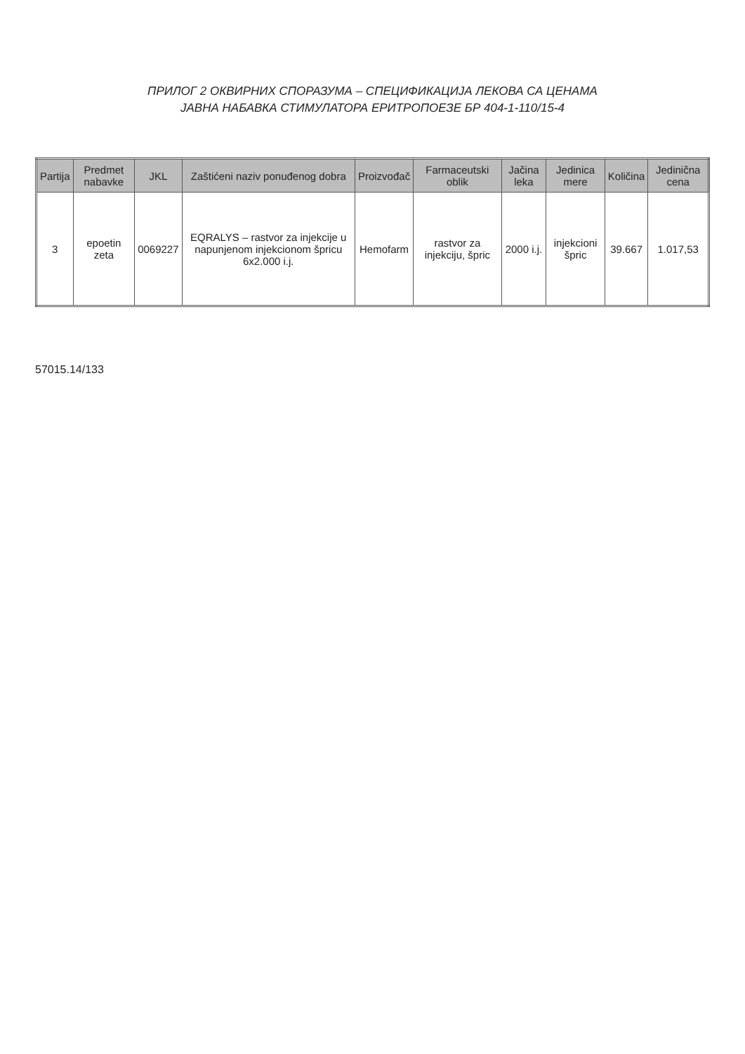ПРИЛОГ 2 ОКВИРНИХ СПОРАЗУМА – СПЕЦИФИКАЦИЈА ЛЕКОВА СА ЦЕНАМА
ЈАВНА НАБАВКА СТИМУЛАТОРА ЕРИТРОПОЕЗЕ БР 404-1-110/15-4
| Partija | Predmet nabavke | JKL | Zaštićeni naziv ponuđenog dobra | Proizvođač | Farmaceutski oblik | Jačina leka | Jedinica mere | Količina | Jedinična cena |
| --- | --- | --- | --- | --- | --- | --- | --- | --- | --- |
| 3 | epoetin zeta | 0069227 | EQRALYS – rastvor za injekcije u napunjenom injekcionom špricu 6x2.000 i.j. | Hemofarm | rastvor za injekciju, špric | 2000 i.j. | injekcioni špric | 39.667 | 1.017,53 |
57015.14/133